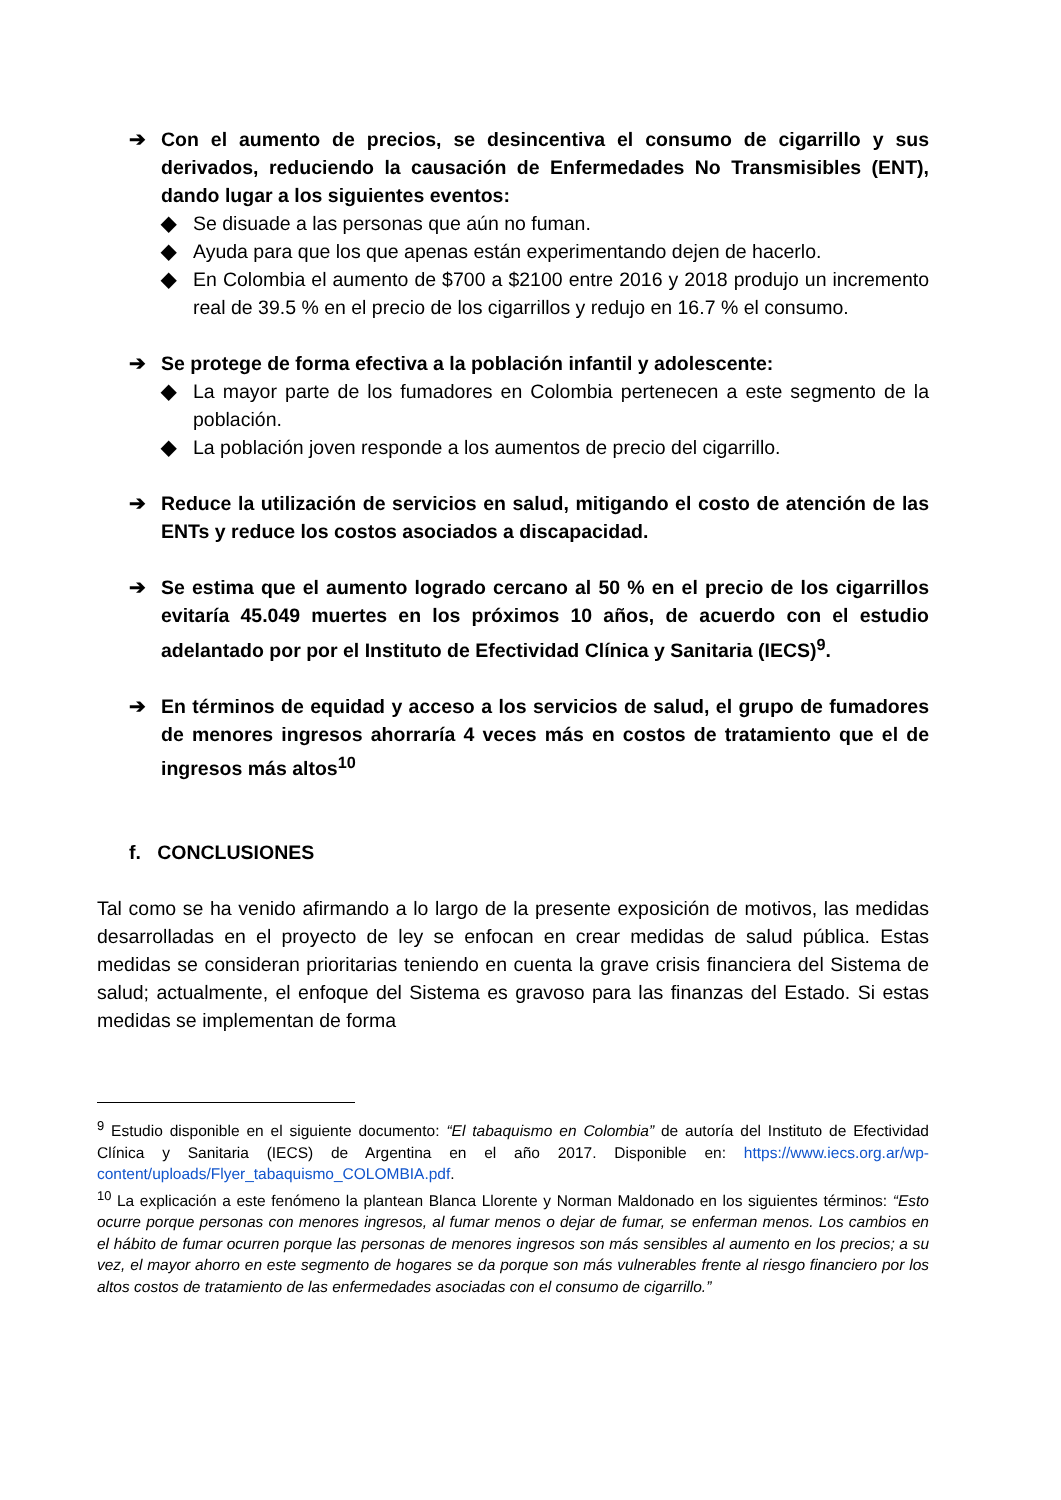➔ Con el aumento de precios, se desincentiva el consumo de cigarrillo y sus derivados, reduciendo la causación de Enfermedades No Transmisibles (ENT), dando lugar a los siguientes eventos:
◆ Se disuade a las personas que aún no fuman.
◆ Ayuda para que los que apenas están experimentando dejen de hacerlo.
◆ En Colombia el aumento de $700 a $2100 entre 2016 y 2018 produjo un incremento real de 39.5 % en el precio de los cigarrillos y redujo en 16.7 % el consumo.
➔ Se protege de forma efectiva a la población infantil y adolescente:
◆ La mayor parte de los fumadores en Colombia pertenecen a este segmento de la población.
◆ La población joven responde a los aumentos de precio del cigarrillo.
➔ Reduce la utilización de servicios en salud, mitigando el costo de atención de las ENTs y reduce los costos asociados a discapacidad.
➔ Se estima que el aumento logrado cercano al 50 % en el precio de los cigarrillos evitaría 45.049 muertes en los próximos 10 años, de acuerdo con el estudio adelantado por por el Instituto de Efectividad Clínica y Sanitaria (IECS)<sup>9</sup>.
➔ En términos de equidad y acceso a los servicios de salud, el grupo de fumadores de menores ingresos ahorraría 4 veces más en costos de tratamiento que el de ingresos más altos<sup>10</sup>
f. CONCLUSIONES
Tal como se ha venido afirmando a lo largo de la presente exposición de motivos, las medidas desarrolladas en el proyecto de ley se enfocan en crear medidas de salud pública. Estas medidas se consideran prioritarias teniendo en cuenta la grave crisis financiera del Sistema de salud; actualmente, el enfoque del Sistema es gravoso para las finanzas del Estado. Si estas medidas se implementan de forma
<sup>9</sup> Estudio disponible en el siguiente documento: “El tabaquismo en Colombia” de autoría del Instituto de Efectividad Clínica y Sanitaria (IECS) de Argentina en el año 2017. Disponible en: https://www.iecs.org.ar/wp-content/uploads/Flyer_tabaquismo_COLOMBIA.pdf.
<sup>10</sup> La explicación a este fenómeno la plantean Blanca Llorente y Norman Maldonado en los siguientes términos: “Esto ocurre porque personas con menores ingresos, al fumar menos o dejar de fumar, se enferman menos. Los cambios en el hábito de fumar ocurren porque las personas de menores ingresos son más sensibles al aumento en los precios; a su vez, el mayor ahorro en este segmento de hogares se da porque son más vulnerables frente al riesgo financiero por los altos costos de tratamiento de las enfermedades asociadas con el consumo de cigarrillo.”